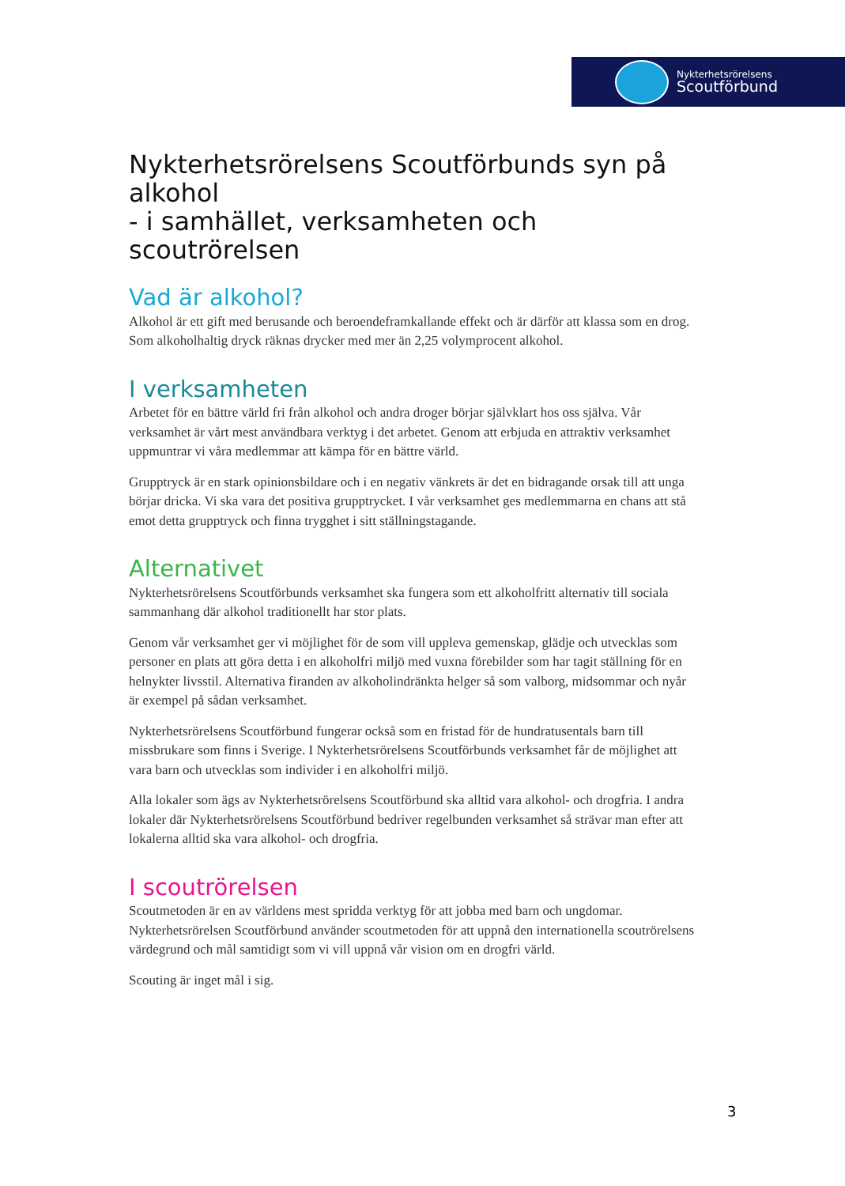Nykterhetsrörelsens
Scoutförbund
Nykterhetsrörelsens Scoutförbunds syn på alkohol
- i samhället, verksamheten och scoutrörelsen
Vad är alkohol?
Alkohol är ett gift med berusande och beroendeframkallande effekt och är därför att klassa som en drog. Som alkoholhaltig dryck räknas drycker med mer än 2,25 volymprocent alkohol.
I verksamheten
Arbetet för en bättre värld fri från alkohol och andra droger börjar självklart hos oss själva. Vår verksamhet är vårt mest användbara verktyg i det arbetet. Genom att erbjuda en attraktiv verksamhet uppmuntrar vi våra medlemmar att kämpa för en bättre värld.
Grupptryck är en stark opinionsbildare och i en negativ vänkrets är det en bidragande orsak till att unga börjar dricka. Vi ska vara det positiva grupptrycket. I vår verksamhet ges medlemmarna en chans att stå emot detta grupptryck och finna trygghet i sitt ställningstagande.
Alternativet
Nykterhetsrörelsens Scoutförbunds verksamhet ska fungera som ett alkoholfritt alternativ till sociala sammanhang där alkohol traditionellt har stor plats.
Genom vår verksamhet ger vi möjlighet för de som vill uppleva gemenskap, glädje och utvecklas som personer en plats att göra detta i en alkoholfri miljö med vuxna förebilder som har tagit ställning för en helnykter livsstil. Alternativa firanden av alkoholindränkta helger så som valborg, midsommar och nyår är exempel på sådan verksamhet.
Nykterhetsrörelsens Scoutförbund fungerar också som en fristad för de hundratusentals barn till missbrukare som finns i Sverige. I Nykterhetsrörelsens Scoutförbunds verksamhet får de möjlighet att vara barn och utvecklas som individer i en alkoholfri miljö.
Alla lokaler som ägs av Nykterhetsrörelsens Scoutförbund ska alltid vara alkohol- och drogfria. I andra lokaler där Nykterhetsrörelsens Scoutförbund bedriver regelbunden verksamhet så strävar man efter att lokalerna alltid ska vara alkohol- och drogfria.
I scoutrörelsen
Scoutmetoden är en av världens mest spridda verktyg för att jobba med barn och ungdomar. Nykterhetsrörelsen Scoutförbund använder scoutmetoden för att uppnå den internationella scoutrörelsens värdegrund och mål samtidigt som vi vill uppnå vår vision om en drogfri värld.
Scouting är inget mål i sig.
3